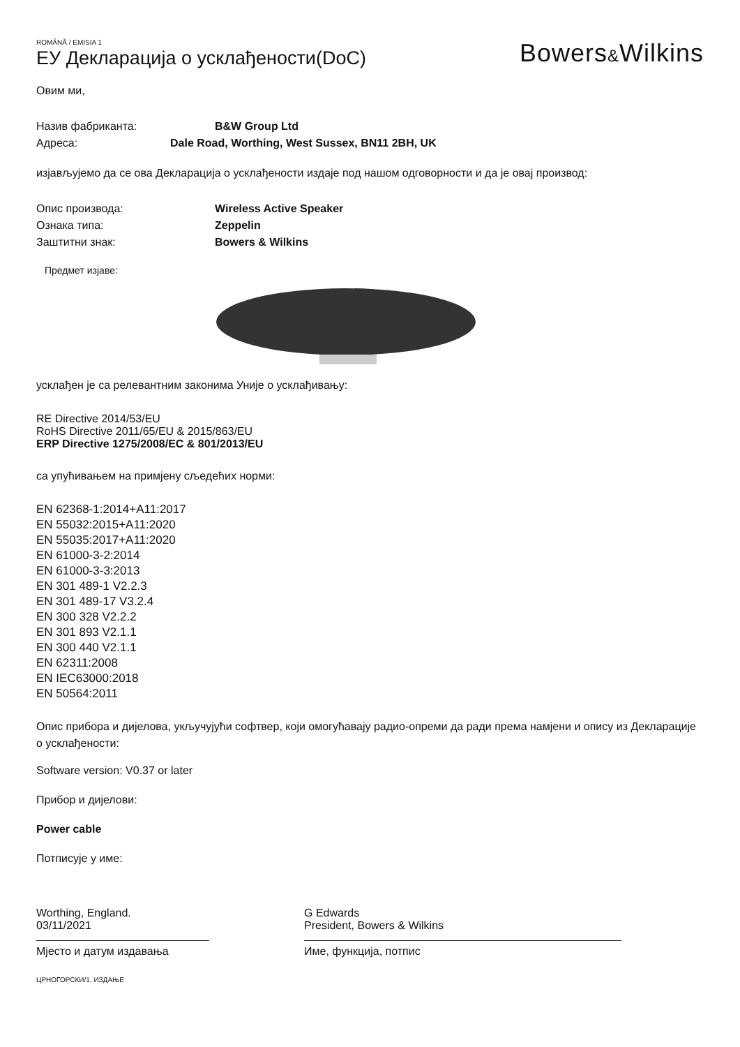ROMÂNĂ / EMISIA 1
ЕУ Декларација о усклађености(DoC)
Bowers&Wilkins
Овим ми,
Назив фабриканта: B&W Group Ltd
Адреса: Dale Road, Worthing, West Sussex, BN11 2BH, UK
изјављујемо да се ова Декларација о усклађености издаје под нашом одговорности и да је овај производ:
Опис производа: Wireless Active Speaker
Ознака типа: Zeppelin
Заштитни знак: Bowers & Wilkins
Предмет изјаве:
усклађен је са релевантним законима Уније о усклађивању:
RE Directive 2014/53/EU
RoHS Directive 2011/65/EU & 2015/863/EU
ERP Directive 1275/2008/EC & 801/2013/EU
са упућивањем на примјену сљедећих норми:
EN 62368-1:2014+A11:2017
EN 55032:2015+A11:2020
EN 55035:2017+A11:2020
EN 61000-3-2:2014
EN 61000-3-3:2013
EN 301 489-1 V2.2.3
EN 301 489-17 V3.2.4
EN 300 328 V2.2.2
EN 301 893 V2.1.1
EN 300 440 V2.1.1
EN 62311:2008
EN IEC63000:2018
EN 50564:2011
Опис прибора и дијелова, укључујући софтвер, који омогућавају радио-опреми да ради према намјени и опису из Декларације о усклађености:
Software version: V0.37 or later
Прибор и дијелови:
Power cable
Потписује у име:
Worthing, England.
03/11/2021
Мјесто и датум издавања
G Edwards
President, Bowers & Wilkins
Име, функција, потпис
ЦРНОГОРСКИ/1. ИЗДАЊЕ